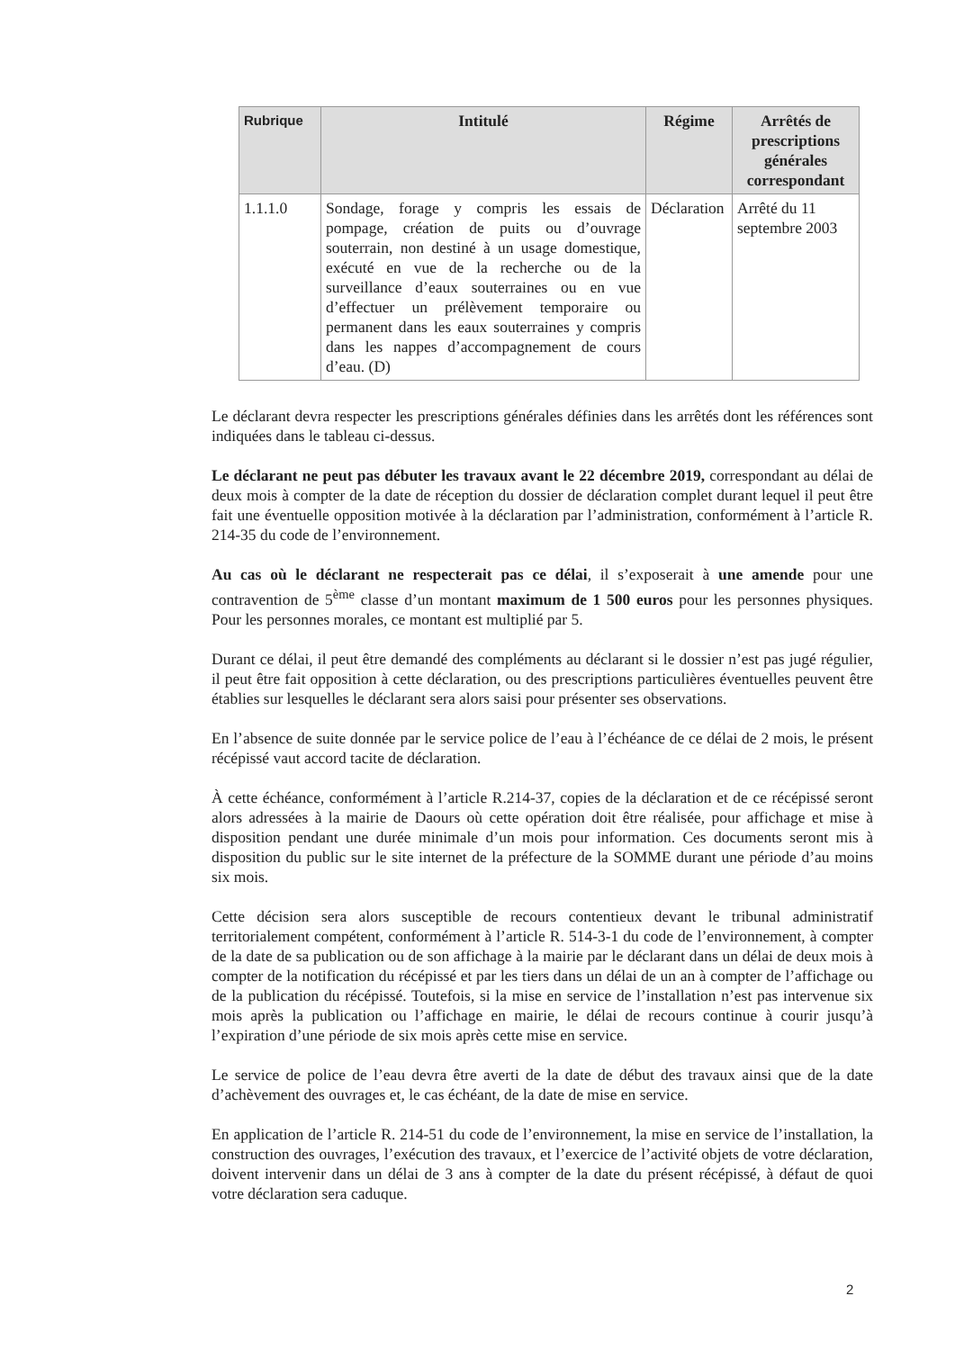| Rubrique | Intitulé | Régime | Arrêtés de prescriptions générales correspondant |
| --- | --- | --- | --- |
| 1.1.1.0 | Sondage, forage y compris les essais de pompage, création de puits ou d’ouvrage souterrain, non destiné à un usage domestique, exécuté en vue de la recherche ou de la surveillance d’eaux souterraines ou en vue d’effectuer un prélèvement temporaire ou permanent dans les eaux souterraines y compris dans les nappes d’accompagnement de cours d’eau. (D) | Déclaration | Arrêté du 11 septembre 2003 |
Le déclarant devra respecter les prescriptions générales définies dans les arrêtés dont les références sont indiquées dans le tableau ci-dessus.
Le déclarant ne peut pas débuter les travaux avant le 22 décembre 2019, correspondant au délai de deux mois à compter de la date de réception du dossier de déclaration complet durant lequel il peut être fait une éventuelle opposition motivée à la déclaration par l’administration, conformément à l’article R. 214-35 du code de l’environnement.
Au cas où le déclarant ne respecterait pas ce délai, il s’exposerait à une amende pour une contravention de 5<sup>ème</sup> classe d’un montant maximum de 1 500 euros pour les personnes physiques. Pour les personnes morales, ce montant est multiplié par 5.
Durant ce délai, il peut être demandé des compléments au déclarant si le dossier n’est pas jugé régulier, il peut être fait opposition à cette déclaration, ou des prescriptions particulières éventuelles peuvent être établies sur lesquelles le déclarant sera alors saisi pour présenter ses observations.
En l’absence de suite donnée par le service police de l’eau à l’échéance de ce délai de 2 mois, le présent récépissé vaut accord tacite de déclaration.
À cette échéance, conformément à l’article R.214-37, copies de la déclaration et de ce récépissé seront alors adressées à la mairie de Daours où cette opération doit être réalisée, pour affichage et mise à disposition pendant une durée minimale d’un mois pour information. Ces documents seront mis à disposition du public sur le site internet de la préfecture de la SOMME durant une période d’au moins six mois.
Cette décision sera alors susceptible de recours contentieux devant le tribunal administratif territorialement compétent, conformément à l’article R. 514-3-1 du code de l’environnement, à compter de la date de sa publication ou de son affichage à la mairie par le déclarant dans un délai de deux mois à compter de la notification du récépissé et par les tiers dans un délai de un an à compter de l’affichage ou de la publication du récépissé. Toutefois, si la mise en service de l’installation n’est pas intervenue six mois après la publication ou l’affichage en mairie, le délai de recours continue à courir jusqu’à l’expiration d’une période de six mois après cette mise en service.
Le service de police de l’eau devra être averti de la date de début des travaux ainsi que de la date d’achèvement des ouvrages et, le cas échéant, de la date de mise en service.
En application de l’article R. 214-51 du code de l’environnement, la mise en service de l’installation, la construction des ouvrages, l’exécution des travaux, et l’exercice de l’activité objets de votre déclaration, doivent intervenir dans un délai de 3 ans à compter de la date du présent récépissé, à défaut de quoi votre déclaration sera caduque.
2